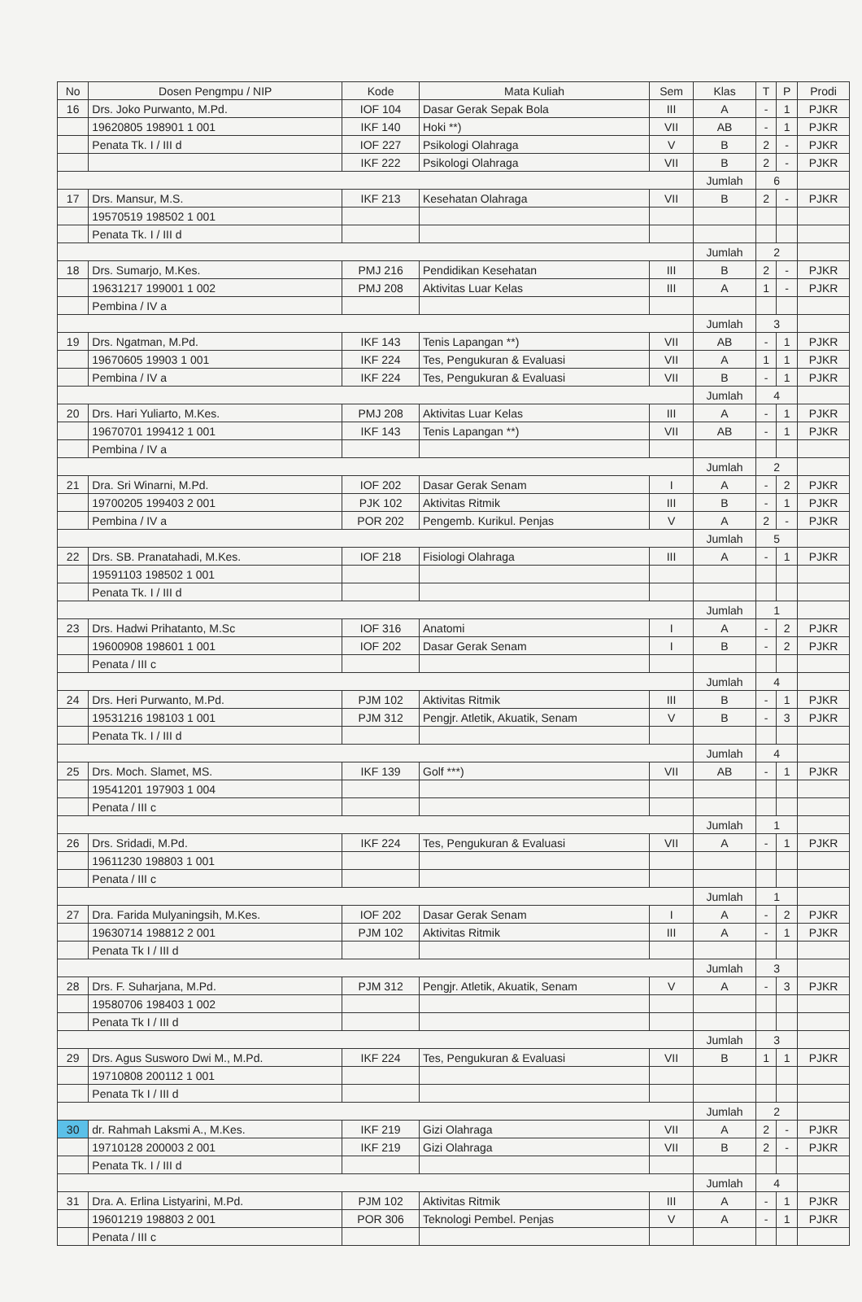| No | Dosen Pengmpu / NIP | Kode | Mata Kuliah | Sem | Klas | T | P | Prodi |
| --- | --- | --- | --- | --- | --- | --- | --- | --- |
| 16 | Drs. Joko Purwanto, M.Pd. | IOF 104 | Dasar Gerak Sepak Bola | III | A | - | 1 | PJKR |
| | 19620805 198901 1 001 | IKF 140 | Hoki **) | VII | AB | - | 1 | PJKR |
| | Penata Tk. I / III d | IOF 227 | Psikologi Olahraga | V | B | 2 | - | PJKR |
| | | IKF 222 | Psikologi Olahraga | VII | B | 2 | - | PJKR |
| | | | | | Jumlah | 6 | | |
| 17 | Drs. Mansur, M.S. | IKF 213 | Kesehatan Olahraga | VII | B | 2 | - | PJKR |
| | 19570519 198502 1 001 | | | | | | | |
| | Penata Tk. I / III d | | | | | | | |
| | | | | | Jumlah | 2 | | |
| 18 | Drs. Sumarjo, M.Kes. | PMJ 216 | Pendidikan Kesehatan | III | B | 2 | - | PJKR |
| | 19631217 199001 1 002 | PMJ 208 | Aktivitas Luar Kelas | III | A | 1 | - | PJKR |
| | Pembina / IV a | | | | | | | |
| | | | | | Jumlah | 3 | | |
| 19 | Drs. Ngatman, M.Pd. | IKF 143 | Tenis Lapangan **) | VII | AB | - | 1 | PJKR |
| | 19670605 19903 1 001 | IKF 224 | Tes, Pengukuran & Evaluasi | VII | A | 1 | 1 | PJKR |
| | Pembina / IV a | IKF 224 | Tes, Pengukuran & Evaluasi | VII | B | - | 1 | PJKR |
| | | | | | Jumlah | 4 | | |
| 20 | Drs. Hari Yuliarto, M.Kes. | PMJ 208 | Aktivitas Luar Kelas | III | A | - | 1 | PJKR |
| | 19670701 199412 1 001 | IKF 143 | Tenis Lapangan **) | VII | AB | - | 1 | PJKR |
| | Pembina / IV a | | | | | | | |
| | | | | | Jumlah | 2 | | |
| 21 | Dra. Sri Winarni, M.Pd. | IOF 202 | Dasar Gerak Senam | I | A | - | 2 | PJKR |
| | 19700205 199403 2 001 | PJK 102 | Aktivitas Ritmik | III | B | - | 1 | PJKR |
| | Pembina / IV a | POR 202 | Pengemb. Kurikul. Penjas | V | A | 2 | - | PJKR |
| | | | | | Jumlah | 5 | | |
| 22 | Drs. SB. Pranatahadi, M.Kes. | IOF 218 | Fisiologi Olahraga | III | A | - | 1 | PJKR |
| | 19591103 198502 1 001 | | | | | | | |
| | Penata Tk. I / III d | | | | | | | |
| | | | | | Jumlah | 1 | | |
| 23 | Drs. Hadwi Prihatanto, M.Sc | IOF 316 | Anatomi | I | A | - | 2 | PJKR |
| | 19600908 198601 1 001 | IOF 202 | Dasar Gerak Senam | I | B | - | 2 | PJKR |
| | Penata / III c | | | | | | | |
| | | | | | Jumlah | 4 | | |
| 24 | Drs. Heri Purwanto, M.Pd. | PJM 102 | Aktivitas Ritmik | III | B | - | 1 | PJKR |
| | 19531216 198103 1 001 | PJM 312 | Pengjr. Atletik, Akuatik, Senam | V | B | - | 3 | PJKR |
| | Penata Tk. I / III d | | | | | | | |
| | | | | | Jumlah | 4 | | |
| 25 | Drs. Moch. Slamet, MS. | IKF 139 | Golf ***) | VII | AB | - | 1 | PJKR |
| | 19541201 197903 1 004 | | | | | | | |
| | Penata / III c | | | | | | | |
| | | | | | Jumlah | 1 | | |
| 26 | Drs. Sridadi, M.Pd. | IKF 224 | Tes, Pengukuran & Evaluasi | VII | A | - | 1 | PJKR |
| | 19611230 198803 1 001 | | | | | | | |
| | Penata / III c | | | | | | | |
| | | | | | Jumlah | 1 | | |
| 27 | Dra. Farida Mulyaningsih, M.Kes. | IOF 202 | Dasar Gerak Senam | I | A | - | 2 | PJKR |
| | 19630714 198812 2 001 | PJM 102 | Aktivitas Ritmik | III | A | - | 1 | PJKR |
| | Penata Tk I / III d | | | | | | | |
| | | | | | Jumlah | 3 | | |
| 28 | Drs. F. Suharjana, M.Pd. | PJM 312 | Pengjr. Atletik, Akuatik, Senam | V | A | - | 3 | PJKR |
| | 19580706 198403 1 002 | | | | | | | |
| | Penata Tk I / III d | | | | | | | |
| | | | | | Jumlah | 3 | | |
| 29 | Drs. Agus Susworo Dwi M., M.Pd. | IKF 224 | Tes, Pengukuran & Evaluasi | VII | B | 1 | 1 | PJKR |
| | 19710808 200112 1 001 | | | | | | | |
| | Penata Tk I / III d | | | | | | | |
| | | | | | Jumlah | 2 | | |
| 30 | dr. Rahmah Laksmi A., M.Kes. | IKF 219 | Gizi Olahraga | VII | A | 2 | - | PJKR |
| | 19710128 200003 2 001 | IKF 219 | Gizi Olahraga | VII | B | 2 | - | PJKR |
| | Penata Tk. I / III d | | | | | | | |
| | | | | | Jumlah | 4 | | |
| 31 | Dra. A. Erlina Listyarini, M.Pd. | PJM 102 | Aktivitas Ritmik | III | A | - | 1 | PJKR |
| | 19601219 198803 2 001 | POR 306 | Teknologi Pembel. Penjas | V | A | - | 1 | PJKR |
| | Penata / III c | | | | | | | |